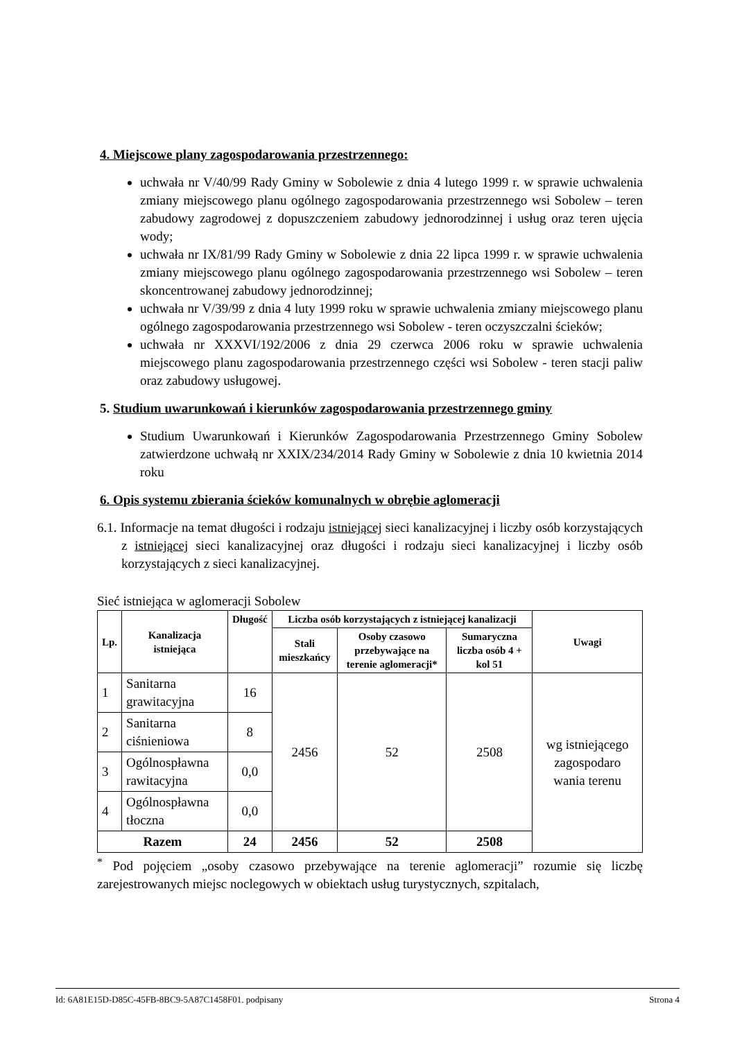4. Miejscowe plany zagospodarowania przestrzennego:
uchwała nr V/40/99 Rady Gminy w Sobolewie z dnia 4 lutego 1999 r. w sprawie uchwalenia zmiany miejscowego planu ogólnego zagospodarowania przestrzennego wsi Sobolew – teren zabudowy zagrodowej z dopuszczeniem zabudowy jednorodzinnej i usług oraz teren ujęcia wody;
uchwała nr IX/81/99 Rady Gminy w Sobolewie z dnia 22 lipca 1999 r. w sprawie uchwalenia zmiany miejscowego planu ogólnego zagospodarowania przestrzennego wsi Sobolew – teren skoncentrowanej zabudowy jednorodzinnej;
uchwała nr V/39/99 z dnia 4 luty 1999 roku w sprawie uchwalenia zmiany miejscowego planu ogólnego zagospodarowania przestrzennego wsi Sobolew - teren oczyszczalni ścieków;
uchwała nr XXXVI/192/2006 z dnia 29 czerwca 2006 roku w sprawie uchwalenia miejscowego planu zagospodarowania przestrzennego części wsi Sobolew - teren stacji paliw oraz zabudowy usługowej.
5. Studium uwarunkowań i kierunków zagospodarowania przestrzennego gminy
Studium Uwarunkowań i Kierunków Zagospodarowania Przestrzennego Gminy Sobolew zatwierdzone uchwałą nr XXIX/234/2014 Rady Gminy w Sobolewie z dnia 10 kwietnia 2014 roku
6. Opis systemu zbierania ścieków komunalnych w obrębie aglomeracji
6.1. Informacje na temat długości i rodzaju istniejącej sieci kanalizacyjnej i liczby osób korzystających z istniejącej sieci kanalizacyjnej oraz długości i rodzaju sieci kanalizacyjnej i liczby osób korzystających z sieci kanalizacyjnej.
Sieć istniejąca w aglomeracji Sobolew
| Lp. | Kanalizacja istniejąca | Długość | Liczba osób korzystających z istniejącej kanalizacji | | | Uwagi |
| --- | --- | --- | --- | --- | --- | --- |
| | | | Stali mieszkańcy | Osoby czasowo przebywające na terenie aglomeracji* | Sumaryczna liczba osób 4 + kol 51 | |
| 1 | Sanitarna grawitacyjna | 16 | 2456 | 52 | 2508 | wg istniejącego zagospodaro wania terenu |
| 2 | Sanitarna ciśnieniowa | 8 | | | | |
| 3 | Ogólnospławna rawitacyjna | 0,0 | | | | |
| 4 | Ogólnospławna tłoczna | 0,0 | | | | |
| Razem | | 24 | 2456 | 52 | 2508 | |
<sup>*</sup> Pod pojęciem „osoby czasowo przebywające na terenie aglomeracji” rozumie się liczbę zarejestrowanych miejsc noclegowych w obiektach usług turystycznych, szpitalach,
Id: 6A81E15D-D85C-45FB-8BC9-5A87C1458F01. podpisany Strona 4